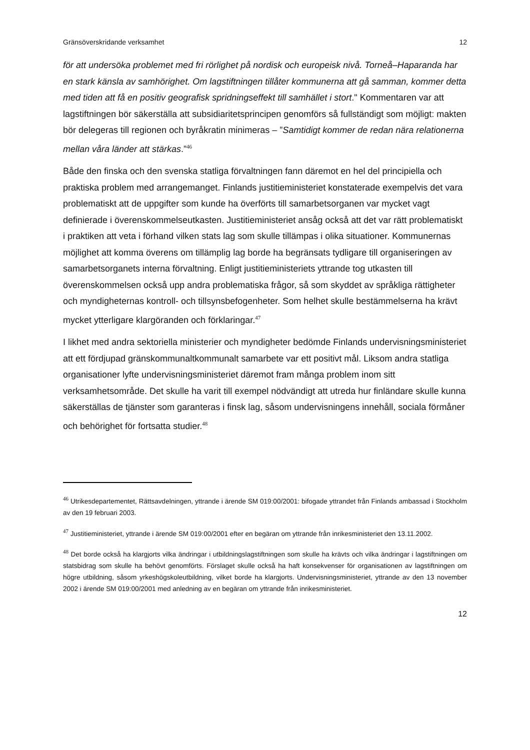Gränsöverskridande verksamhet 12
för att undersöka problemet med fri rörlighet på nordisk och europeisk nivå. Torneå–Haparanda har en stark känsla av samhörighet. Om lagstiftningen tillåter kommunerna att gå samman, kommer detta med tiden att få en positiv geografisk spridningseffekt till samhället i stort." Kommentaren var att lagstiftningen bör säkerställa att subsidiaritetsprincipen genomförs så fullständigt som möjligt: makten bör delegeras till regionen och byråkratin minimeras – ”Samtidigt kommer de redan nära relationerna mellan våra länder att stärkas.”<sup>46</sup>
Både den finska och den svenska statliga förvaltningen fann däremot en hel del principiella och praktiska problem med arrangemanget. Finlands justitieministeriet konstaterade exempelvis det vara problematiskt att de uppgifter som kunde ha överförts till samarbetsorganen var mycket vagt definierade i överenskommelseutkasten. Justitieministeriet ansåg också att det var rätt problematiskt i praktiken att veta i förhand vilken stats lag som skulle tillämpas i olika situationer. Kommunernas möjlighet att komma överens om tillämplig lag borde ha begränsats tydligare till organiseringen av samarbetsorganets interna förvaltning. Enligt justitieministeriets yttrande tog utkasten till överenskommelsen också upp andra problematiska frågor, så som skyddet av språkliga rättigheter och myndigheternas kontroll- och tillsynsbefogenheter. Som helhet skulle bestämmelserna ha krävt mycket ytterligare klargöranden och förklaringar.<sup>47</sup>
I likhet med andra sektoriella ministerier och myndigheter bedömde Finlands undervisningsministeriet att ett fördjupad gränskommunaltkommunalt samarbete var ett positivt mål. Liksom andra statliga organisationer lyfte undervisningsministeriet däremot fram många problem inom sitt verksamhetsområde. Det skulle ha varit till exempel nödvändigt att utreda hur finländare skulle kunna säkerställas de tjänster som garanteras i finsk lag, såsom undervisningens innehåll, sociala förmåner och behörighet för fortsatta studier.<sup>48</sup>
<sup>46</sup> Utrikesdepartementet, Rättsavdelningen, yttrande i ärende SM 019:00/2001: bifogade yttrandet från Finlands ambassad i Stockholm av den 19 februari 2003.
<sup>47</sup> Justitieministeriet, yttrande i ärende SM 019:00/2001 efter en begäran om yttrande från inrikesministeriet den 13.11.2002.
<sup>48</sup> Det borde också ha klargjorts vilka ändringar i utbildningslagstiftningen som skulle ha krävts och vilka ändringar i lagstiftningen om statsbidrag som skulle ha behövt genomförts. Förslaget skulle också ha haft konsekvenser för organisationen av lagstiftningen om högre utbildning, såsom yrkeshögskoleutbildning, vilket borde ha klargjorts. Undervisningsministeriet, yttrande av den 13 november 2002 i ärende SM 019:00/2001 med anledning av en begäran om yttrande från inrikesministeriet.
12